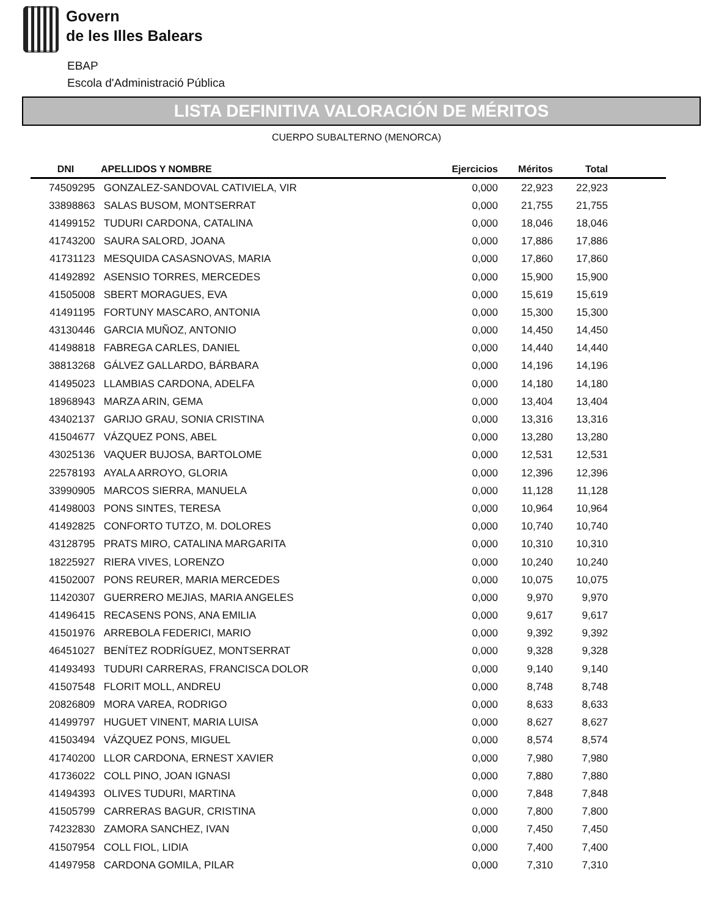Govern
de les Illes Balears
EBAP
Escola d'Administració Pública
LISTA DEFINITIVA VALORACIÓN DE MÉRITOS
CUERPO SUBALTERNO (MENORCA)
| DNI | APELLIDOS Y NOMBRE | Ejercicios | Méritos | Total | |
| --- | --- | --- | --- | --- | --- |
| 74509295 | GONZALEZ-SANDOVAL CATIVIELA, VIR | 0,000 | 22,923 | 22,923 | |
| 33898863 | SALAS BUSOM, MONTSERRAT | 0,000 | 21,755 | 21,755 | |
| 41499152 | TUDURI CARDONA, CATALINA | 0,000 | 18,046 | 18,046 | |
| 41743200 | SAURA SALORD, JOANA | 0,000 | 17,886 | 17,886 | |
| 41731123 | MESQUIDA CASASNOVAS, MARIA | 0,000 | 17,860 | 17,860 | |
| 41492892 | ASENSIO TORRES, MERCEDES | 0,000 | 15,900 | 15,900 | |
| 41505008 | SBERT MORAGUES, EVA | 0,000 | 15,619 | 15,619 | |
| 41491195 | FORTUNY MASCARO, ANTONIA | 0,000 | 15,300 | 15,300 | |
| 43130446 | GARCIA MUÑOZ, ANTONIO | 0,000 | 14,450 | 14,450 | |
| 41498818 | FABREGA CARLES, DANIEL | 0,000 | 14,440 | 14,440 | |
| 38813268 | GÁLVEZ GALLARDO, BÁRBARA | 0,000 | 14,196 | 14,196 | |
| 41495023 | LLAMBIAS CARDONA, ADELFA | 0,000 | 14,180 | 14,180 | |
| 18968943 | MARZA ARIN, GEMA | 0,000 | 13,404 | 13,404 | |
| 43402137 | GARIJO GRAU, SONIA CRISTINA | 0,000 | 13,316 | 13,316 | |
| 41504677 | VÁZQUEZ PONS, ABEL | 0,000 | 13,280 | 13,280 | |
| 43025136 | VAQUER BUJOSA, BARTOLOME | 0,000 | 12,531 | 12,531 | |
| 22578193 | AYALA ARROYO, GLORIA | 0,000 | 12,396 | 12,396 | |
| 33990905 | MARCOS SIERRA, MANUELA | 0,000 | 11,128 | 11,128 | |
| 41498003 | PONS SINTES, TERESA | 0,000 | 10,964 | 10,964 | |
| 41492825 | CONFORTO TUTZO, M. DOLORES | 0,000 | 10,740 | 10,740 | |
| 43128795 | PRATS MIRO, CATALINA MARGARITA | 0,000 | 10,310 | 10,310 | |
| 18225927 | RIERA VIVES, LORENZO | 0,000 | 10,240 | 10,240 | |
| 41502007 | PONS REURER, MARIA MERCEDES | 0,000 | 10,075 | 10,075 | |
| 11420307 | GUERRERO MEJIAS, MARIA ANGELES | 0,000 | 9,970 | 9,970 | |
| 41496415 | RECASENS PONS, ANA EMILIA | 0,000 | 9,617 | 9,617 | |
| 41501976 | ARREBOLA FEDERICI, MARIO | 0,000 | 9,392 | 9,392 | |
| 46451027 | BENÍTEZ RODRÍGUEZ, MONTSERRAT | 0,000 | 9,328 | 9,328 | |
| 41493493 | TUDURI CARRERAS, FRANCISCA DOLOR | 0,000 | 9,140 | 9,140 | |
| 41507548 | FLORIT MOLL, ANDREU | 0,000 | 8,748 | 8,748 | |
| 20826809 | MORA VAREA, RODRIGO | 0,000 | 8,633 | 8,633 | |
| 41499797 | HUGUET VINENT, MARIA LUISA | 0,000 | 8,627 | 8,627 | |
| 41503494 | VÁZQUEZ PONS, MIGUEL | 0,000 | 8,574 | 8,574 | |
| 41740200 | LLOR CARDONA, ERNEST XAVIER | 0,000 | 7,980 | 7,980 | |
| 41736022 | COLL PINO, JOAN IGNASI | 0,000 | 7,880 | 7,880 | |
| 41494393 | OLIVES TUDURI, MARTINA | 0,000 | 7,848 | 7,848 | |
| 41505799 | CARRERAS BAGUR, CRISTINA | 0,000 | 7,800 | 7,800 | |
| 74232830 | ZAMORA SANCHEZ, IVAN | 0,000 | 7,450 | 7,450 | |
| 41507954 | COLL FIOL, LIDIA | 0,000 | 7,400 | 7,400 | |
| 41497958 | CARDONA GOMILA, PILAR | 0,000 | 7,310 | 7,310 | |